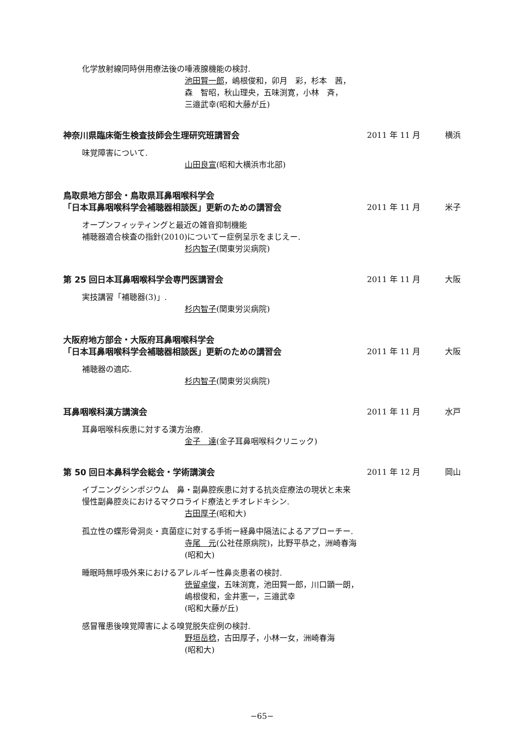化学放射線同時併用療法後の唾液腺機能の検討.
池田賢一郎，嶋根俊和，卯月　彩，杉本　茜，
森　智昭，秋山理央，五味渕寛，小林　斉，
三邉武幸(昭和大藤が丘)
神奈川県臨床衛生検査技師会生理研究班講習会 2011 年 11 月 横浜
味覚障害について.
山田良宣(昭和大横浜市北部)
鳥取県地方部会・鳥取県耳鼻咽喉科学会
「日本耳鼻咽喉科学会補聴器相談医」更新のための講習会 2011 年 11 月 米子
オープンフィッティングと最近の雑音抑制機能
補聴器適合検査の指針(2010)についてー症例呈示をまじえー.
杉内智子(関東労災病院)
第 25 回日本耳鼻咽喉科学会専門医講習会 2011 年 11 月 大阪
実技講習「補聴器(3)」.
杉内智子(関東労災病院)
大阪府地方部会・大阪府耳鼻咽喉科学会
「日本耳鼻咽喉科学会補聴器相談医」更新のための講習会 2011 年 11 月 大阪
補聴器の適応.
杉内智子(関東労災病院)
耳鼻咽喉科漢方講演会 2011 年 11 月 水戸
耳鼻咽喉科疾患に対する漢方治療.
金子　達(金子耳鼻咽喉科クリニック)
第 50 回日本鼻科学会総会・学術講演会 2011 年 12 月 岡山
イブニングシンポジウム　鼻・副鼻腔疾患に対する抗炎症療法の現状と未来
慢性副鼻腔炎におけるマクロライド療法とチオレドキシン.
古田厚子(昭和大)
孤立性の蝶形骨洞炎・真菌症に対する手術ー経鼻中隔法によるアプローチー.
寺尾　元(公社荏原病院)，比野平恭之，洲崎春海
(昭和大)
睡眠時無呼吸外来におけるアレルギー性鼻炎患者の検討.
徳留卓俊，五味渕寛，池田賢一郎，川口顕一朗，
嶋根俊和，金井憲一，三邉武幸
(昭和大藤が丘)
感冒罹患後嗅覚障害による嗅覚脱失症例の検討.
野垣岳稔，古田厚子，小林一女，洲崎春海
(昭和大)
−65−